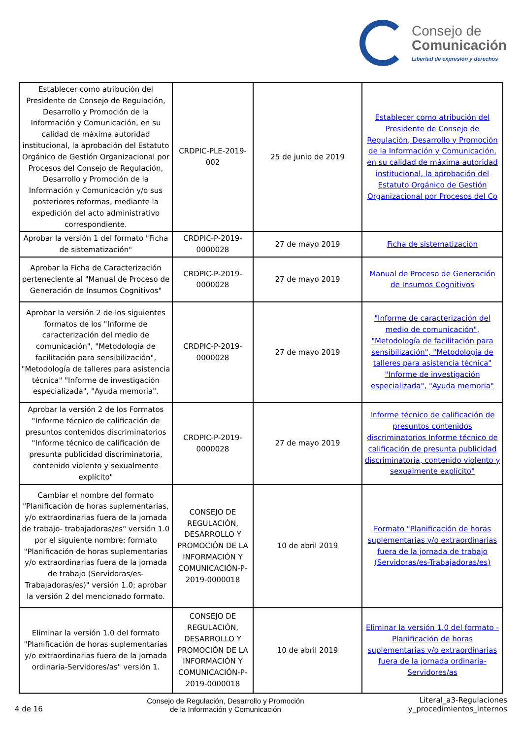Consejo de
Comunicación
Libertad de expresión y derechos
| Establecer como atribución del Presidente de Consejo de Regulación, Desarrollo y Promoción de la Información y Comunicación, en su calidad de máxima autoridad institucional, la aprobación del Estatuto Orgánico de Gestión Organizacional por Procesos del Consejo de Regulación, Desarrollo y Promoción de la Información y Comunicación y/o sus posteriores reformas, mediante la expedición del acto administrativo correspondiente. | CRDPIC-PLE-2019-002 | 25 de junio de 2019 | Establecer como atribución del Presidente de Consejo de Regulación, Desarrollo y Promoción de la Información y Comunicación, en su calidad de máxima autoridad institucional, la aprobación del Estatuto Orgánico de Gestión Organizacional por Procesos del Co |
| Aprobar la versión 1 del formato "Ficha de sistematización" | CRDPIC-P-2019-0000028 | 27 de mayo 2019 | Ficha de sistematización |
| Aprobar la Ficha de Caracterización perteneciente al "Manual de Proceso de Generación de Insumos Cognitivos" | CRDPIC-P-2019-0000028 | 27 de mayo 2019 | Manual de Proceso de Generación de Insumos Cognitivos |
| Aprobar la versión 2 de los siguientes formatos de los "Informe de caracterización del medio de comunicación", "Metodología de facilitación para sensibilización", "Metodología de talleres para asistencia técnica" "Informe de investigación especializada", "Ayuda memoria". | CRDPIC-P-2019-0000028 | 27 de mayo 2019 | "Informe de caracterización del medio de comunicación", "Metodología de facilitación para sensibilización", "Metodología de talleres para asistencia técnica" "Informe de investigación especializada", "Ayuda memoria" |
| Aprobar la versión 2 de los Formatos "Informe técnico de calificación de presuntos contenidos discriminatorios "Informe técnico de calificación de presunta publicidad discriminatoria, contenido violento y sexualmente explícito" | CRDPIC-P-2019-0000028 | 27 de mayo 2019 | Informe técnico de calificación de presuntos contenidos discriminatorios Informe técnico de calificación de presunta publicidad discriminatoria, contenido violento y sexualmente explícito" |
| Cambiar el nombre del formato "Planificación de horas suplementarias, y/o extraordinarias fuera de la jornada de trabajo- trabajadoras/es" versión 1.0 por el siguiente nombre: formato "Planificación de horas suplementarias y/o extraordinarias fuera de la jornada de trabajo (Servidoras/es-Trabajadoras/es)" versión 1.0; aprobar la versión 2 del mencionado formato. | CONSEJO DE REGULACIÓN, DESARROLLO Y PROMOCIÓN DE LA INFORMACIÓN Y COMUNICACIÓN-P-2019-0000018 | 10 de abril 2019 | Formato "Planificación de horas suplementarias y/o extraordinarias fuera de la jornada de trabajo (Servidoras/es-Trabajadoras/es) |
| Eliminar la versión 1.0 del formato "Planificación de horas suplementarias y/o extraordinarias fuera de la jornada ordinaria-Servidores/as" versión 1. | CONSEJO DE REGULACIÓN, DESARROLLO Y PROMOCIÓN DE LA INFORMACIÓN Y COMUNICACIÓN-P-2019-0000018 | 10 de abril 2019 | Eliminar la versión 1.0 del formato - Planificación de horas suplementarias y/o extraordinarias fuera de la jornada ordinaria-Servidores/as |
4 de 16
Consejo de Regulación, Desarrollo y Promoción
de la Información y Comunicación
Literal_a3-Regulaciones
y_procedimientos_internos